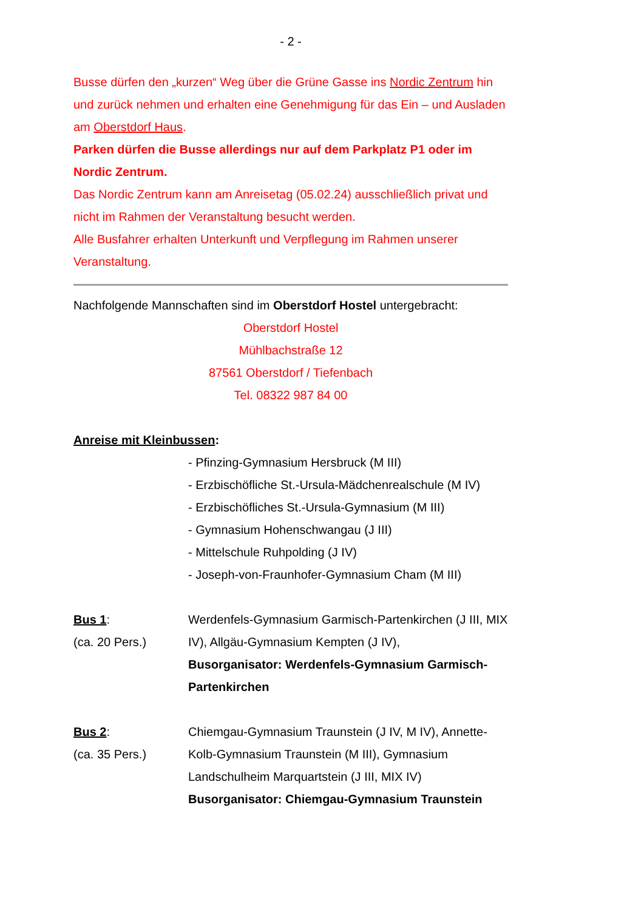- 2 -
Busse dürfen den „kurzen“ Weg über die Grüne Gasse ins Nordic Zentrum hin und zurück nehmen und erhalten eine Genehmigung für das Ein – und Ausladen am Oberstdorf Haus.
Parken dürfen die Busse allerdings nur auf dem Parkplatz P1 oder im Nordic Zentrum.
Das Nordic Zentrum kann am Anreisetag (05.02.24) ausschließlich privat und nicht im Rahmen der Veranstaltung besucht werden.
Alle Busfahrer erhalten Unterkunft und Verpflegung im Rahmen unserer Veranstaltung.
Nachfolgende Mannschaften sind im Oberstdorf Hostel untergebracht:
Oberstdorf Hostel
Mühlbachstraße 12
87561 Oberstdorf / Tiefenbach
Tel. 08322 987 84 00
Anreise mit Kleinbussen:
- Pfinzing-Gymnasium Hersbruck (M III)
- Erzbischöfliche St.-Ursula-Mädchenrealschule (M IV)
- Erzbischöfliches St.-Ursula-Gymnasium (M III)
- Gymnasium Hohenschwangau (J III)
- Mittelschule Ruhpolding (J IV)
- Joseph-von-Fraunhofer-Gymnasium Cham (M III)
Bus 1:
(ca. 20 Pers.)
Werdenfels-Gymnasium Garmisch-Partenkirchen (J III, MIX IV), Allgäu-Gymnasium Kempten (J IV),
Busorganisator: Werdenfels-Gymnasium Garmisch-Partenkirchen
Bus 2:
(ca. 35 Pers.)
Chiemgau-Gymnasium Traunstein (J IV, M IV), Annette-Kolb-Gymnasium Traunstein (M III), Gymnasium Landschulheim Marquartstein (J III, MIX IV)
Busorganisator: Chiemgau-Gymnasium Traunstein